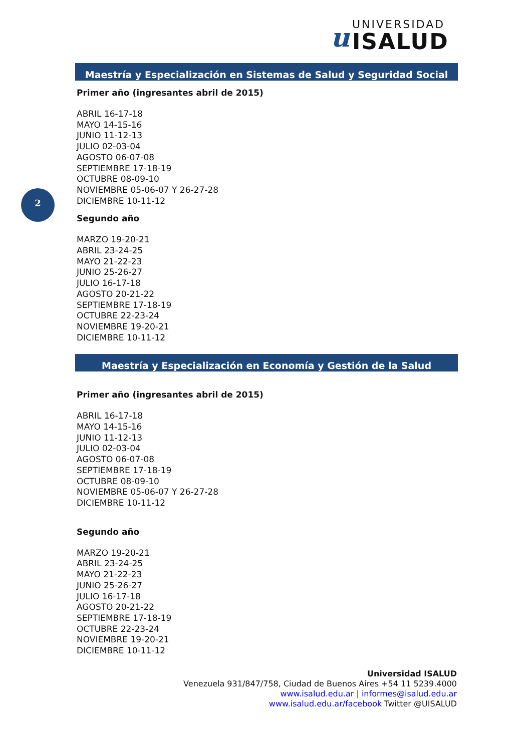u
UNIVERSIDAD
ISALUD
2
Maestría y Especialización en Sistemas de Salud y Seguridad Social
Primer año (ingresantes abril de 2015)
ABRIL 16-17-18
MAYO 14-15-16
JUNIO 11-12-13
JULIO 02-03-04
AGOSTO 06-07-08
SEPTIEMBRE 17-18-19
OCTUBRE 08-09-10
NOVIEMBRE 05-06-07 Y 26-27-28
DICIEMBRE 10-11-12
Segundo año
MARZO 19-20-21
ABRIL 23-24-25
MAYO 21-22-23
JUNIO 25-26-27
JULIO 16-17-18
AGOSTO 20-21-22
SEPTIEMBRE 17-18-19
OCTUBRE 22-23-24
NOVIEMBRE 19-20-21
DICIEMBRE 10-11-12
Maestría y Especialización en Economía y Gestión de la Salud
Primer año (ingresantes abril de 2015)
ABRIL 16-17-18
MAYO 14-15-16
JUNIO 11-12-13
JULIO 02-03-04
AGOSTO 06-07-08
SEPTIEMBRE 17-18-19
OCTUBRE 08-09-10
NOVIEMBRE 05-06-07 Y 26-27-28
DICIEMBRE 10-11-12
Segundo año
MARZO 19-20-21
ABRIL 23-24-25
MAYO 21-22-23
JUNIO 25-26-27
JULIO 16-17-18
AGOSTO 20-21-22
SEPTIEMBRE 17-18-19
OCTUBRE 22-23-24
NOVIEMBRE 19-20-21
DICIEMBRE 10-11-12
Universidad ISALUD
Venezuela 931/847/758, Ciudad de Buenos Aires +54 11 5239.4000
www.isalud.edu.ar | informes@isalud.edu.ar
www.isalud.edu.ar/facebook Twitter @UISALUD